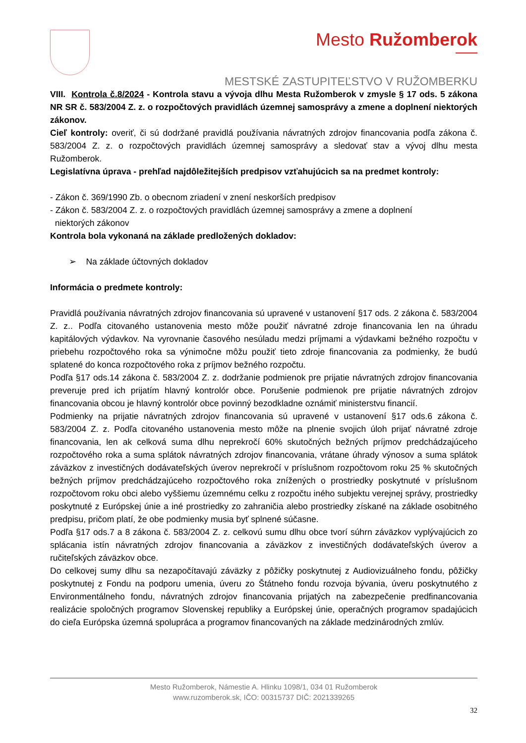Mesto Ružomberok
MESTSKÉ ZASTUPITEĽSTVO V RUŽOMBERKU
VIII. Kontrola č.8/2024 - Kontrola stavu a vývoja dlhu Mesta Ružomberok v zmysle § 17 ods. 5 zákona NR SR č. 583/2004 Z. z. o rozpočtových pravidlách územnej samosprávy a zmene a doplnení niektorých zákonov.
Cieľ kontroly: overiť, či sú dodržané pravidlá používania návratných zdrojov financovania podľa zákona č. 583/2004 Z. z. o rozpočtových pravidlách územnej samosprávy a sledovať stav a vývoj dlhu mesta Ružomberok.
Legislatívna úprava - prehľad najdôležitejších predpisov vzťahujúcich sa na predmet kontroly:
- Zákon č. 369/1990 Zb. o obecnom zriadení v znení neskorších predpisov
- Zákon č. 583/2004 Z. z. o rozpočtových pravidlách územnej samosprávy a zmene a doplnení
niektorých zákonov
Kontrola bola vykonaná na základe predložených dokladov:
➢ Na základe účtovných dokladov
Informácia o predmete kontroly:
Pravidlá používania návratných zdrojov financovania sú upravené v ustanovení §17 ods. 2 zákona č. 583/2004 Z. z.. Podľa citovaného ustanovenia mesto môže použiť návratné zdroje financovania len na úhradu kapitálových výdavkov. Na vyrovnanie časového nesúladu medzi príjmami a výdavkami bežného rozpočtu v priebehu rozpočtového roka sa výnimočne môžu použiť tieto zdroje financovania za podmienky, že budú splatené do konca rozpočtového roka z príjmov bežného rozpočtu.
Podľa §17 ods.14 zákona č. 583/2004 Z. z. dodržanie podmienok pre prijatie návratných zdrojov financovania preveruje pred ich prijatím hlavný kontrolór obce. Porušenie podmienok pre prijatie návratných zdrojov financovania obcou je hlavný kontrolór obce povinný bezodkladne oznámiť ministerstvu financií.
Podmienky na prijatie návratných zdrojov financovania sú upravené v ustanovení §17 ods.6 zákona č. 583/2004 Z. z. Podľa citovaného ustanovenia mesto môže na plnenie svojich úloh prijať návratné zdroje financovania, len ak celková suma dlhu neprekročí 60% skutočných bežných príjmov predchádzajúceho rozpočtového roka a suma splátok návratných zdrojov financovania, vrátane úhrady výnosov a suma splátok záväzkov z investičných dodávateľských úverov neprekročí v príslušnom rozpočtovom roku 25 % skutočných bežných príjmov predchádzajúceho rozpočtového roka znížených o prostriedky poskytnuté v príslušnom rozpočtovom roku obci alebo vyššiemu územnému celku z rozpočtu iného subjektu verejnej správy, prostriedky poskytnuté z Európskej únie a iné prostriedky zo zahraničia alebo prostriedky získané na základe osobitného predpisu, pričom platí, že obe podmienky musia byť splnené súčasne.
Podľa §17 ods.7 a 8 zákona č. 583/2004 Z. z. celkovú sumu dlhu obce tvorí súhrn záväzkov vyplývajúcich zo splácania istín návratných zdrojov financovania a záväzkov z investičných dodávateľských úverov a ručiteľských záväzkov obce.
Do celkovej sumy dlhu sa nezapočítavajú záväzky z pôžičky poskytnutej z Audiovizuálneho fondu, pôžičky poskytnutej z Fondu na podporu umenia, úveru zo Štátneho fondu rozvoja bývania, úveru poskytnutého z Environmentálneho fondu, návratných zdrojov financovania prijatých na zabezpečenie predfinancovania realizácie spoločných programov Slovenskej republiky a Európskej únie, operačných programov spadajúcich do cieľa Európska územná spolupráca a programov financovaných na základe medzinárodných zmlúv.
Mesto Ružomberok, Námestie A. Hlinku 1098/1, 034 01 Ružomberok
www.ruzomberok.sk, IČO: 00315737 DIČ: 2021339265
32